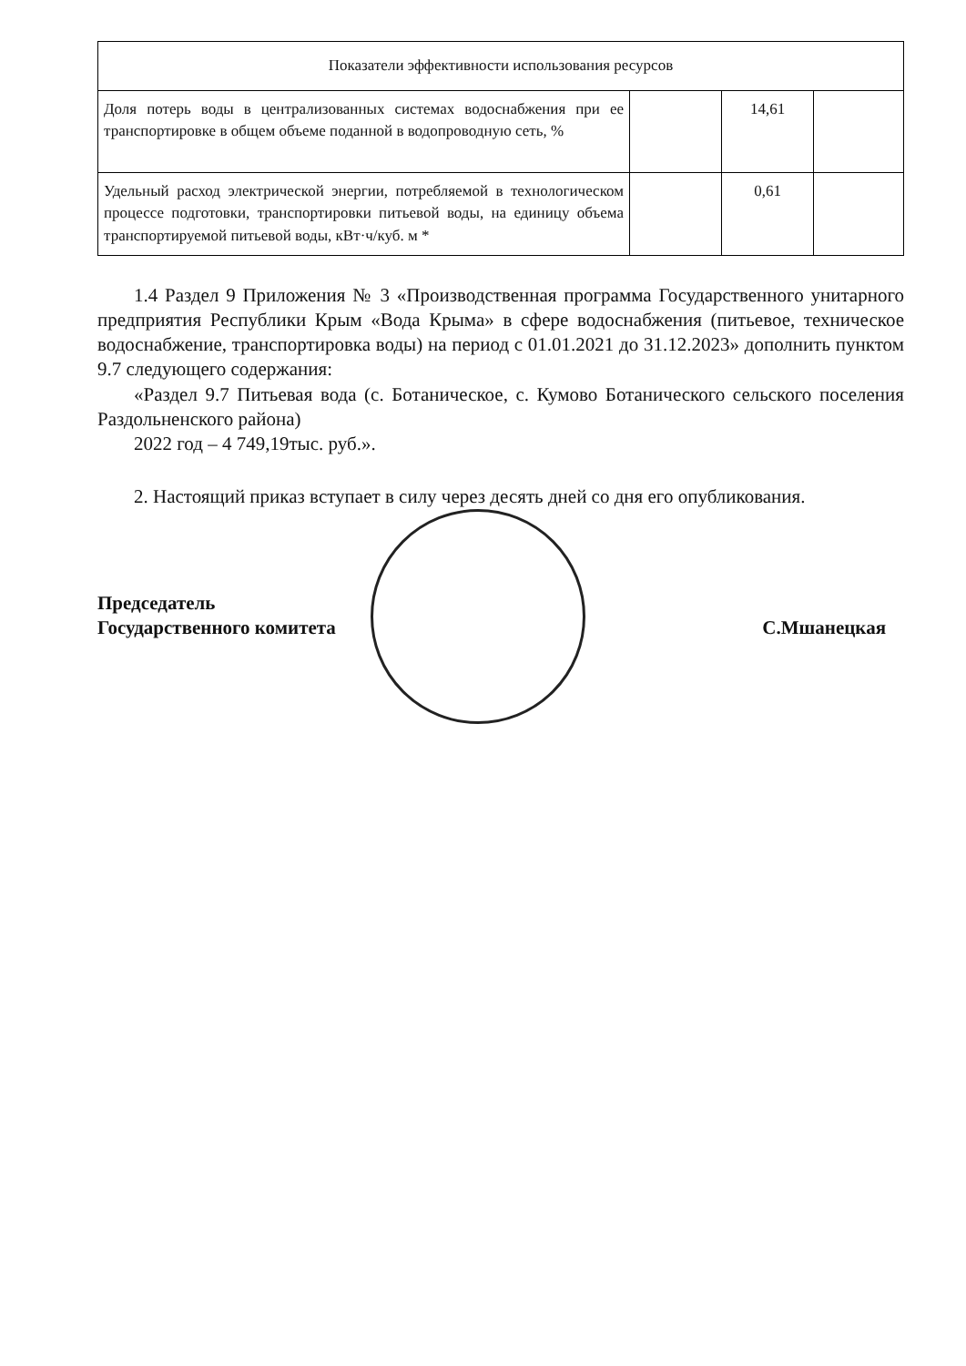| Показатели эффективности использования ресурсов | | | |
| Доля потерь воды в централизованных системах водоснабжения при ее транспортировке в общем объеме поданной в водопроводную сеть, % | | 14,61 | |
| Удельный расход электрической энергии, потребляемой в технологическом процессе подготовки, транспортировки питьевой воды, на единицу объема транспортируемой питьевой воды, кВт·ч/куб. м * | | 0,61 | |
1.4 Раздел 9 Приложения № 3 «Производственная программа Государственного унитарного предприятия Республики Крым «Вода Крыма» в сфере водоснабжения (питьевое, техническое водоснабжение, транспортировка воды) на период с 01.01.2021 до 31.12.2023» дополнить пунктом 9.7 следующего содержания:
«Раздел 9.7 Питьевая вода (с. Ботаническое, с. Кумово Ботанического сельского поселения Раздольненского района)
2022 год – 4 749,19тыс. руб.».
2. Настоящий приказ вступает в силу через десять дней со дня его опубликования.
Председатель
Государственного комитета
С.Мшанецкая